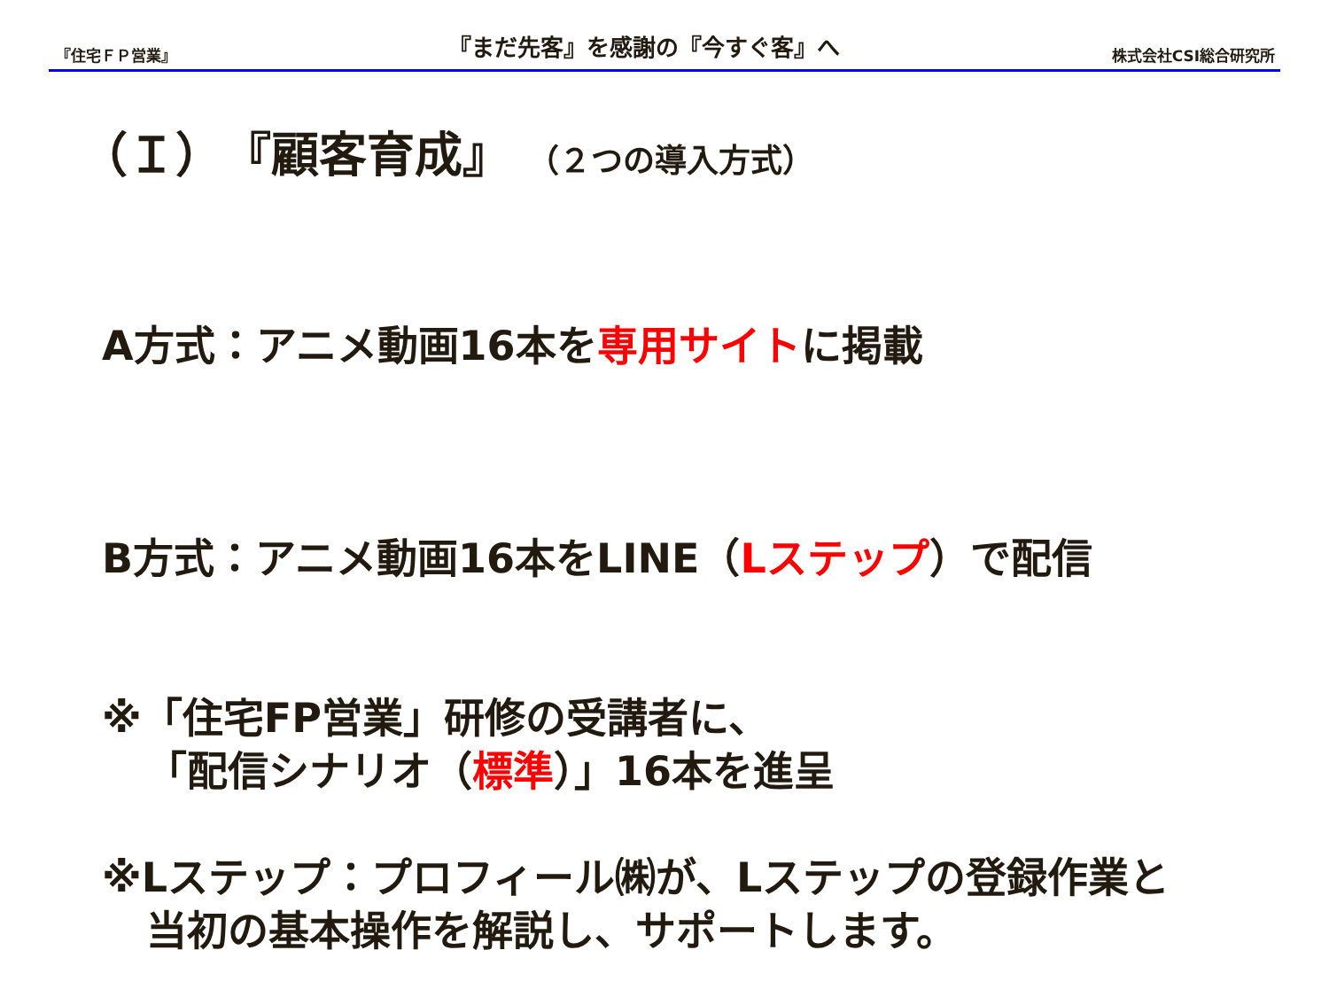『住宅ＦＰ営業』
『まだ先客』を感謝の『今すぐ客』へ
株式会社CSI総合研究所
（Ｉ）『顧客育成』 （２つの導入方式）
A方式：アニメ動画16本を専用サイトに掲載
B方式：アニメ動画16本をLINE（Lステップ）で配信
※「住宅FP営業」研修の受講者に、
「配信シナリオ（標準）」16本を進呈
※Lステップ：プロフィール㈱が、Lステップの登録作業と
当初の基本操作を解説し、サポートします。